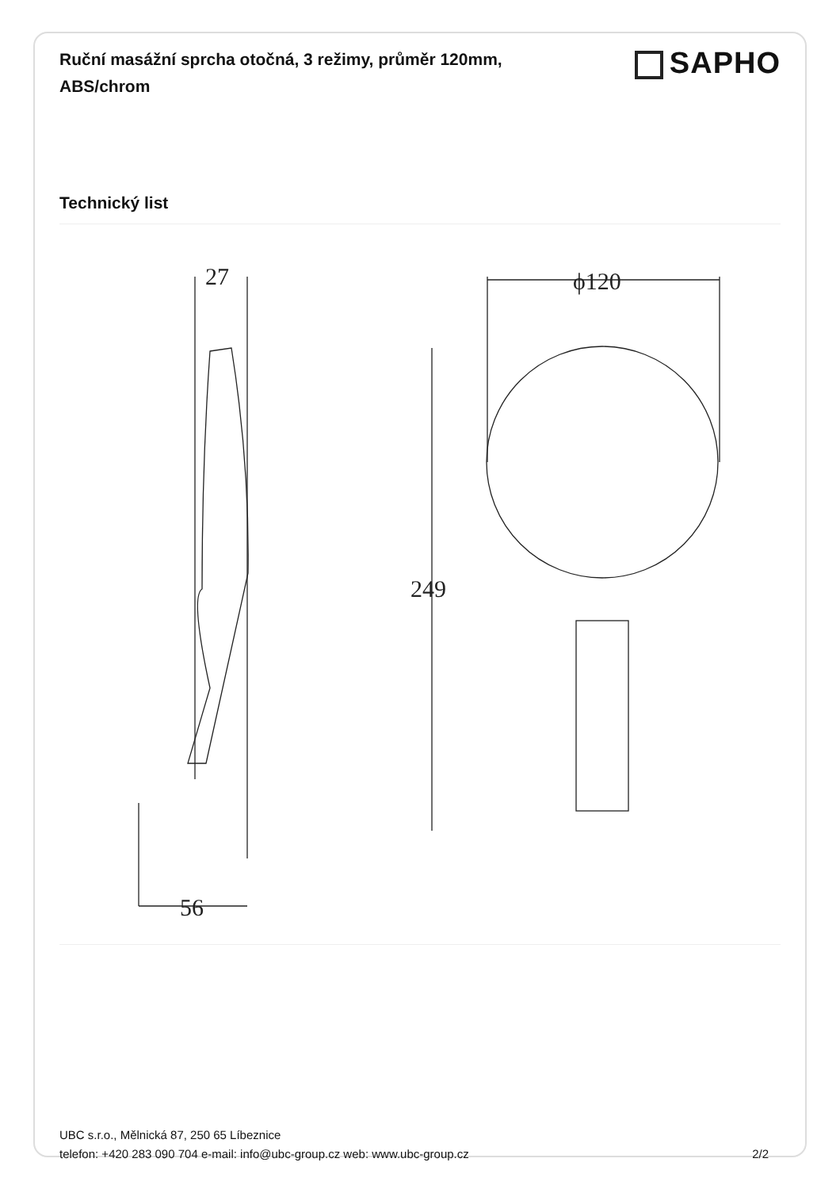Ruční masážní sprcha otočná, 3 režimy, průměr 120mm, ABS/chrom
SAPHO
Technický list
27
56
ϕ120
249
UBC s.r.o., Mělnická 87, 250 65 Líbeznice
telefon: +420 283 090 704 e-mail: info@ubc-group.cz web: www.ubc-group.cz
2/2